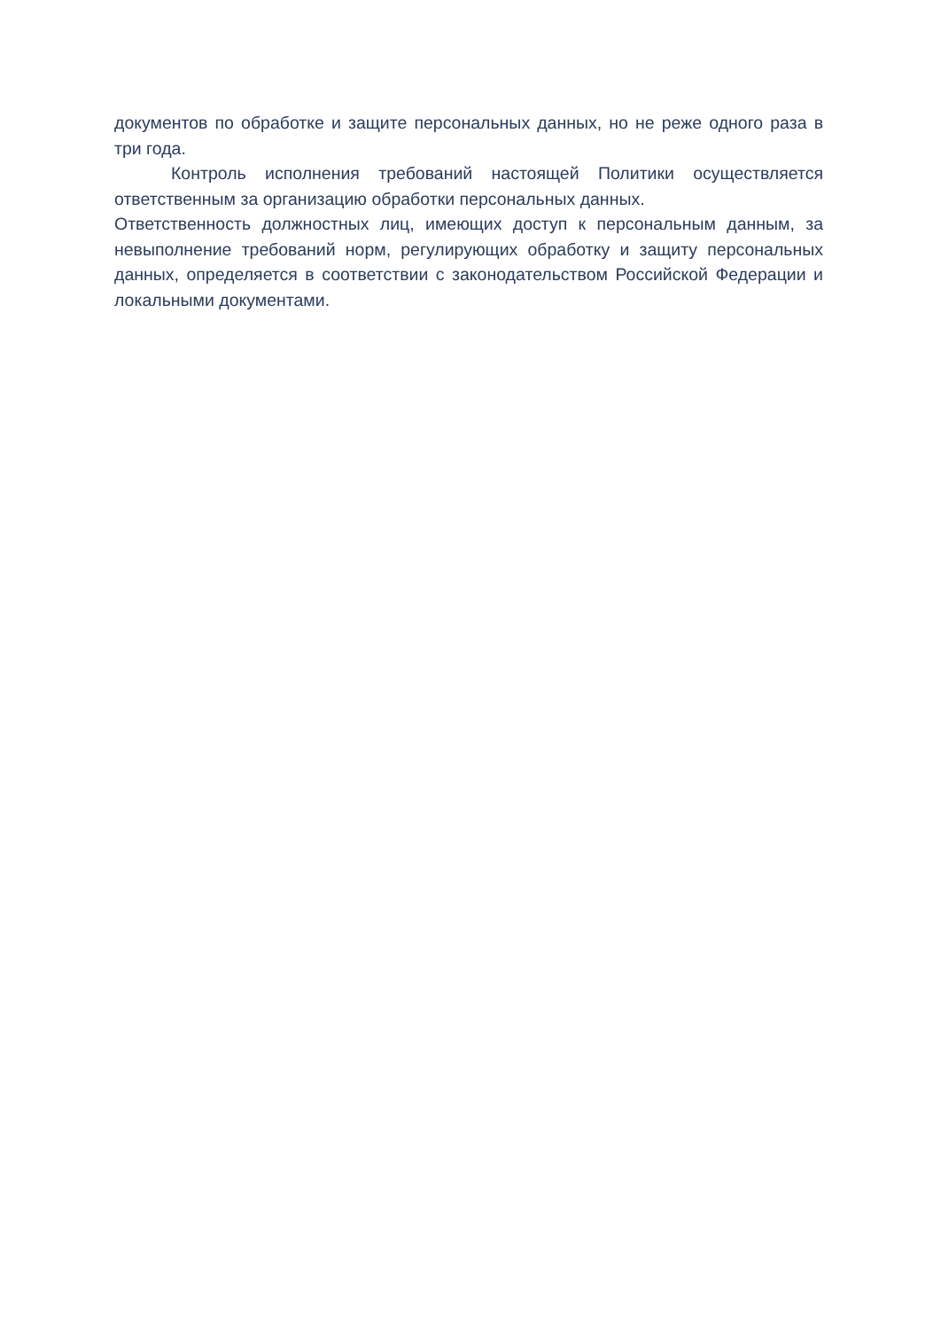документов по обработке и защите персональных данных, но не реже одного раза в три года.
Контроль исполнения требований настоящей Политики осуществляется ответственным за организацию обработки персональных данных.
Ответственность должностных лиц, имеющих доступ к персональным данным, за невыполнение требований норм, регулирующих обработку и защиту персональных данных, определяется в соответствии с законодательством Российской Федерации и локальными документами.